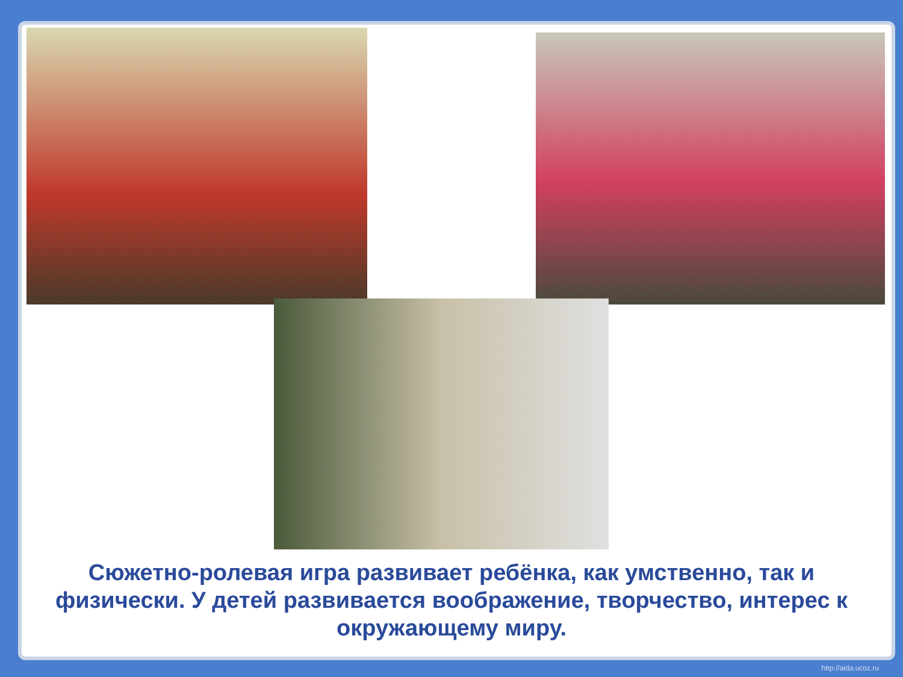Сюжетно-ролевая игра развивает ребёнка, как умственно, так и физически. У детей развивается воображение, творчество, интерес к окружающему миру.
http://aida.ucoz.ru